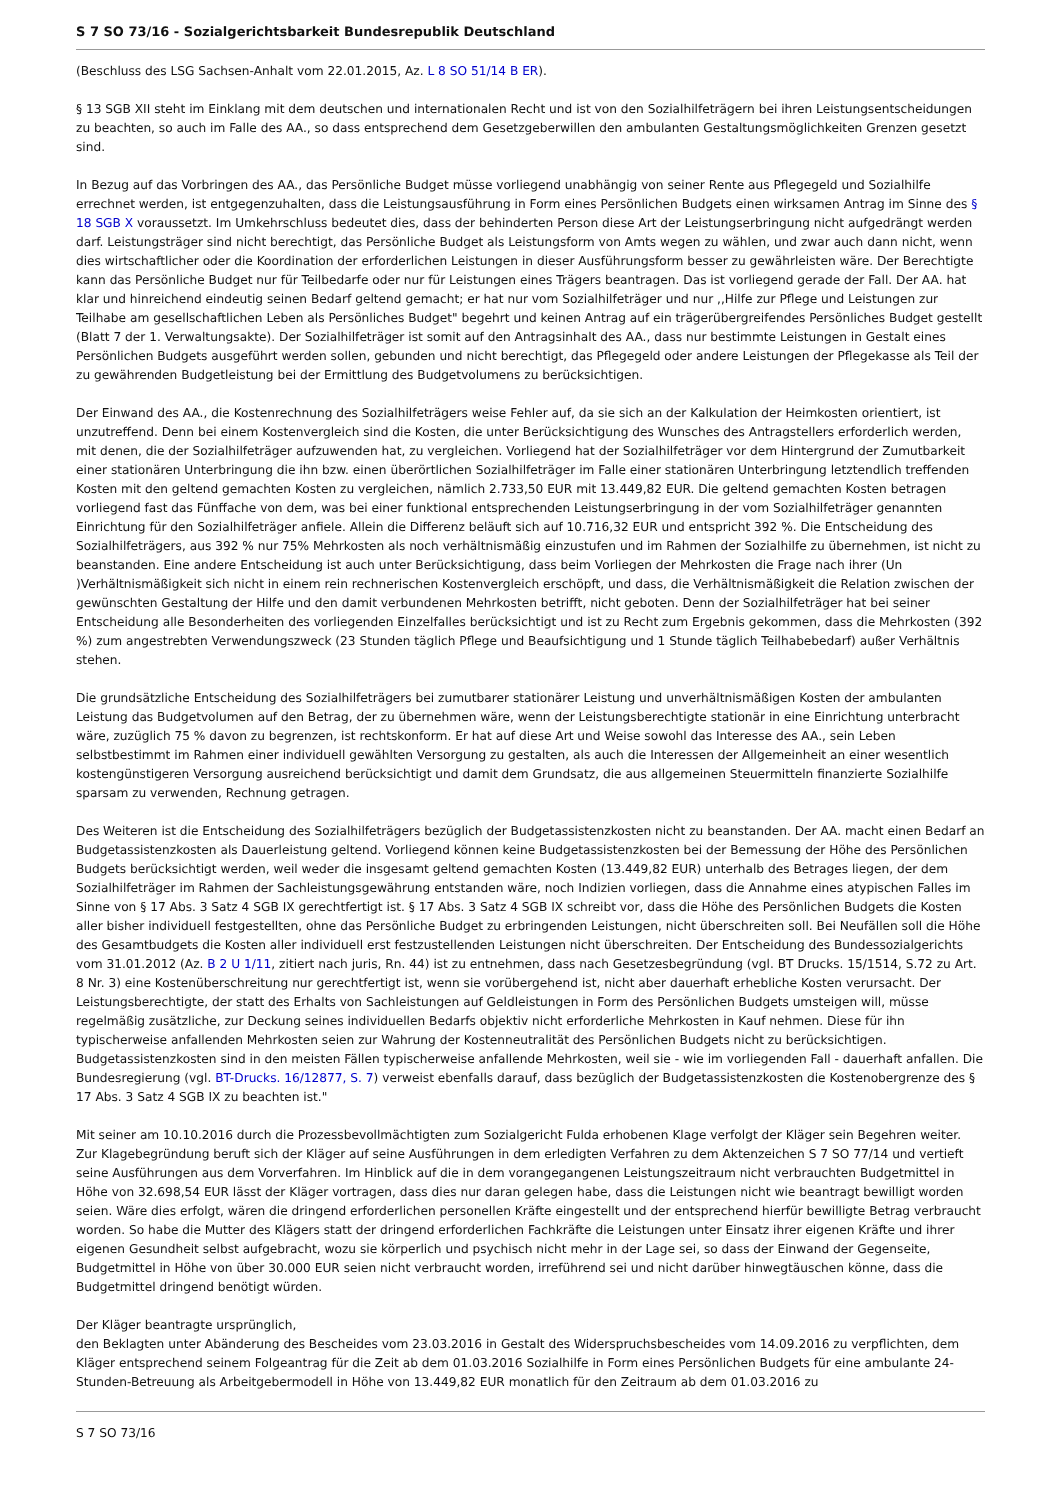S 7 SO 73/16 - Sozialgerichtsbarkeit Bundesrepublik Deutschland
(Beschluss des LSG Sachsen-Anhalt vom 22.01.2015, Az. L 8 SO 51/14 B ER).
§ 13 SGB XII steht im Einklang mit dem deutschen und internationalen Recht und ist von den Sozialhilfeträgern bei ihren Leistungsentscheidungen zu beachten, so auch im Falle des AA., so dass entsprechend dem Gesetzgeberwillen den ambulanten Gestaltungsmöglichkeiten Grenzen gesetzt sind.
In Bezug auf das Vorbringen des AA., das Persönliche Budget müsse vorliegend unabhängig von seiner Rente aus Pflegegeld und Sozialhilfe errechnet werden, ist entgegenzuhalten, dass die Leistungsausführung in Form eines Persönlichen Budgets einen wirksamen Antrag im Sinne des § 18 SGB X voraussetzt. Im Umkehrschluss bedeutet dies, dass der behinderten Person diese Art der Leistungserbringung nicht aufgedrängt werden darf. Leistungsträger sind nicht berechtigt, das Persönliche Budget als Leistungsform von Amts wegen zu wählen, und zwar auch dann nicht, wenn dies wirtschaftlicher oder die Koordination der erforderlichen Leistungen in dieser Ausführungsform besser zu gewährleisten wäre. Der Berechtigte kann das Persönliche Budget nur für Teilbedarfe oder nur für Leistungen eines Trägers beantragen. Das ist vorliegend gerade der Fall. Der AA. hat klar und hinreichend eindeutig seinen Bedarf geltend gemacht; er hat nur vom Sozialhilfeträger und nur ,,Hilfe zur Pflege und Leistungen zur Teilhabe am gesellschaftlichen Leben als Persönliches Budget" begehrt und keinen Antrag auf ein trägerübergreifendes Persönliches Budget gestellt (Blatt 7 der 1. Verwaltungsakte). Der Sozialhilfeträger ist somit auf den Antragsinhalt des AA., dass nur bestimmte Leistungen in Gestalt eines Persönlichen Budgets ausgeführt werden sollen, gebunden und nicht berechtigt, das Pflegegeld oder andere Leistungen der Pflegekasse als Teil der zu gewährenden Budgetleistung bei der Ermittlung des Budgetvolumens zu berücksichtigen.
Der Einwand des AA., die Kostenrechnung des Sozialhilfeträgers weise Fehler auf, da sie sich an der Kalkulation der Heimkosten orientiert, ist unzutreffend. Denn bei einem Kostenvergleich sind die Kosten, die unter Berücksichtigung des Wunsches des Antragstellers erforderlich werden, mit denen, die der Sozialhilfeträger aufzuwenden hat, zu vergleichen. Vorliegend hat der Sozialhilfeträger vor dem Hintergrund der Zumutbarkeit einer stationären Unterbringung die ihn bzw. einen überörtlichen Sozialhilfeträger im Falle einer stationären Unterbringung letztendlich treffenden Kosten mit den geltend gemachten Kosten zu vergleichen, nämlich 2.733,50 EUR mit 13.449,82 EUR. Die geltend gemachten Kosten betragen vorliegend fast das Fünffache von dem, was bei einer funktional entsprechenden Leistungserbringung in der vom Sozialhilfeträger genannten Einrichtung für den Sozialhilfeträger anfiele. Allein die Differenz beläuft sich auf 10.716,32 EUR und entspricht 392 %. Die Entscheidung des Sozialhilfeträgers, aus 392 % nur 75% Mehrkosten als noch verhältnismäßig einzustufen und im Rahmen der Sozialhilfe zu übernehmen, ist nicht zu beanstanden. Eine andere Entscheidung ist auch unter Berücksichtigung, dass beim Vorliegen der Mehrkosten die Frage nach ihrer (Un )Verhältnismäßigkeit sich nicht in einem rein rechnerischen Kostenvergleich erschöpft, und dass, die Verhältnismäßigkeit die Relation zwischen der gewünschten Gestaltung der Hilfe und den damit verbundenen Mehrkosten betrifft, nicht geboten. Denn der Sozialhilfeträger hat bei seiner Entscheidung alle Besonderheiten des vorliegenden Einzelfalles berücksichtigt und ist zu Recht zum Ergebnis gekommen, dass die Mehrkosten (392 %) zum angestrebten Verwendungszweck (23 Stunden täglich Pflege und Beaufsichtigung und 1 Stunde täglich Teilhabebedarf) außer Verhältnis stehen.
Die grundsätzliche Entscheidung des Sozialhilfeträgers bei zumutbarer stationärer Leistung und unverhältnismäßigen Kosten der ambulanten Leistung das Budgetvolumen auf den Betrag, der zu übernehmen wäre, wenn der Leistungsberechtigte stationär in eine Einrichtung unterbracht wäre, zuzüglich 75 % davon zu begrenzen, ist rechtskonform. Er hat auf diese Art und Weise sowohl das Interesse des AA., sein Leben selbstbestimmt im Rahmen einer individuell gewählten Versorgung zu gestalten, als auch die Interessen der Allgemeinheit an einer wesentlich kostengünstigeren Versorgung ausreichend berücksichtigt und damit dem Grundsatz, die aus allgemeinen Steuermitteln finanzierte Sozialhilfe sparsam zu verwenden, Rechnung getragen.
Des Weiteren ist die Entscheidung des Sozialhilfeträgers bezüglich der Budgetassistenzkosten nicht zu beanstanden. Der AA. macht einen Bedarf an Budgetassistenzkosten als Dauerleistung geltend. Vorliegend können keine Budgetassistenzkosten bei der Bemessung der Höhe des Persönlichen Budgets berücksichtigt werden, weil weder die insgesamt geltend gemachten Kosten (13.449,82 EUR) unterhalb des Betrages liegen, der dem Sozialhilfeträger im Rahmen der Sachleistungsgewährung entstanden wäre, noch Indizien vorliegen, dass die Annahme eines atypischen Falles im Sinne von § 17 Abs. 3 Satz 4 SGB IX gerechtfertigt ist. § 17 Abs. 3 Satz 4 SGB IX schreibt vor, dass die Höhe des Persönlichen Budgets die Kosten aller bisher individuell festgestellten, ohne das Persönliche Budget zu erbringenden Leistungen, nicht überschreiten soll. Bei Neufällen soll die Höhe des Gesamtbudgets die Kosten aller individuell erst festzustellenden Leistungen nicht überschreiten. Der Entscheidung des Bundessozialgerichts vom 31.01.2012 (Az. B 2 U 1/11, zitiert nach juris, Rn. 44) ist zu entnehmen, dass nach Gesetzesbegründung (vgl. BT Drucks. 15/1514, S.72 zu Art. 8 Nr. 3) eine Kostenüberschreitung nur gerechtfertigt ist, wenn sie vorübergehend ist, nicht aber dauerhaft erhebliche Kosten verursacht. Der Leistungsberechtigte, der statt des Erhalts von Sachleistungen auf Geldleistungen in Form des Persönlichen Budgets umsteigen will, müsse regelmäßig zusätzliche, zur Deckung seines individuellen Bedarfs objektiv nicht erforderliche Mehrkosten in Kauf nehmen. Diese für ihn typischerweise anfallenden Mehrkosten seien zur Wahrung der Kostenneutralität des Persönlichen Budgets nicht zu berücksichtigen. Budgetassistenzkosten sind in den meisten Fällen typischerweise anfallende Mehrkosten, weil sie - wie im vorliegenden Fall - dauerhaft anfallen. Die Bundesregierung (vgl. BT-Drucks. 16/12877, S. 7) verweist ebenfalls darauf, dass bezüglich der Budgetassistenzkosten die Kostenobergrenze des § 17 Abs. 3 Satz 4 SGB IX zu beachten ist."
Mit seiner am 10.10.2016 durch die Prozessbevollmächtigten zum Sozialgericht Fulda erhobenen Klage verfolgt der Kläger sein Begehren weiter. Zur Klagebegründung beruft sich der Kläger auf seine Ausführungen in dem erledigten Verfahren zu dem Aktenzeichen S 7 SO 77/14 und vertieft seine Ausführungen aus dem Vorverfahren. Im Hinblick auf die in dem vorangegangenen Leistungszeitraum nicht verbrauchten Budgetmittel in Höhe von 32.698,54 EUR lässt der Kläger vortragen, dass dies nur daran gelegen habe, dass die Leistungen nicht wie beantragt bewilligt worden seien. Wäre dies erfolgt, wären die dringend erforderlichen personellen Kräfte eingestellt und der entsprechend hierfür bewilligte Betrag verbraucht worden. So habe die Mutter des Klägers statt der dringend erforderlichen Fachkräfte die Leistungen unter Einsatz ihrer eigenen Kräfte und ihrer eigenen Gesundheit selbst aufgebracht, wozu sie körperlich und psychisch nicht mehr in der Lage sei, so dass der Einwand der Gegenseite, Budgetmittel in Höhe von über 30.000 EUR seien nicht verbraucht worden, irreführend sei und nicht darüber hinwegtäuschen könne, dass die Budgetmittel dringend benötigt würden.
Der Kläger beantragte ursprünglich,
den Beklagten unter Abänderung des Bescheides vom 23.03.2016 in Gestalt des Widerspruchsbescheides vom 14.09.2016 zu verpflichten, dem Kläger entsprechend seinem Folgeantrag für die Zeit ab dem 01.03.2016 Sozialhilfe in Form eines Persönlichen Budgets für eine ambulante 24-Stunden-Betreuung als Arbeitgebermodell in Höhe von 13.449,82 EUR monatlich für den Zeitraum ab dem 01.03.2016 zu
S 7 SO 73/16